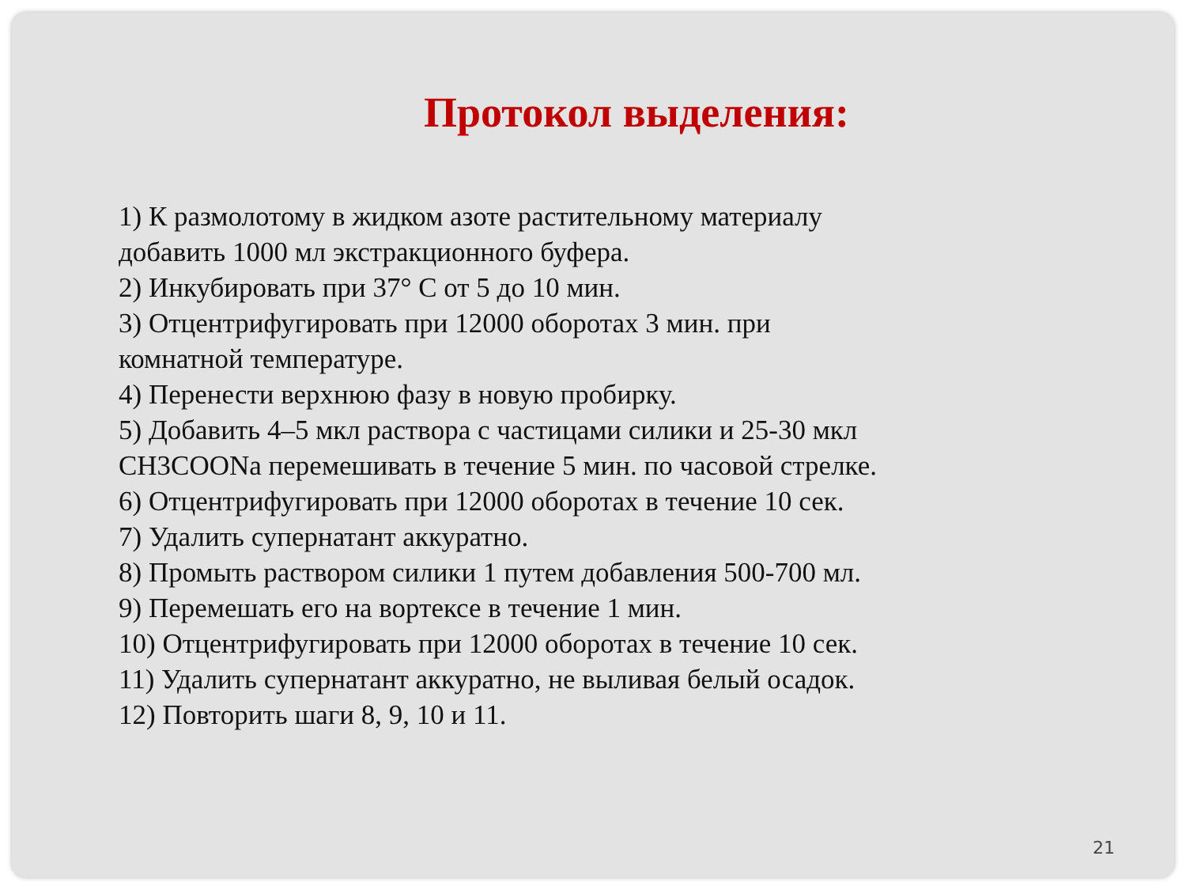Протокол выделения:
1) К размолотому в жидком азоте растительному материалу
добавить 1000 мл экстракционного буфера.
2) Инкубировать при 37° С от 5 до 10 мин.
3) Отцентрифугировать при 12000 оборотах 3 мин. при
комнатной температуре.
4) Перенести верхнюю фазу в новую пробирку.
5) Добавить 4–5 мкл раствора с частицами силики и 25-30 мкл
CH3COONa перемешивать в течение 5 мин. по часовой стрелке.
6) Отцентрифугировать при 12000 оборотах в течение 10 сек.
7) Удалить супернатант аккуратно.
8) Промыть раствором силики 1 путем добавления 500-700 мл.
9) Перемешать его на вортексе в течение 1 мин.
10) Отцентрифугировать при 12000 оборотах в течение 10 сек.
11) Удалить супернатант аккуратно, не выливая белый осадок.
12) Повторить шаги 8, 9, 10 и 11.
21